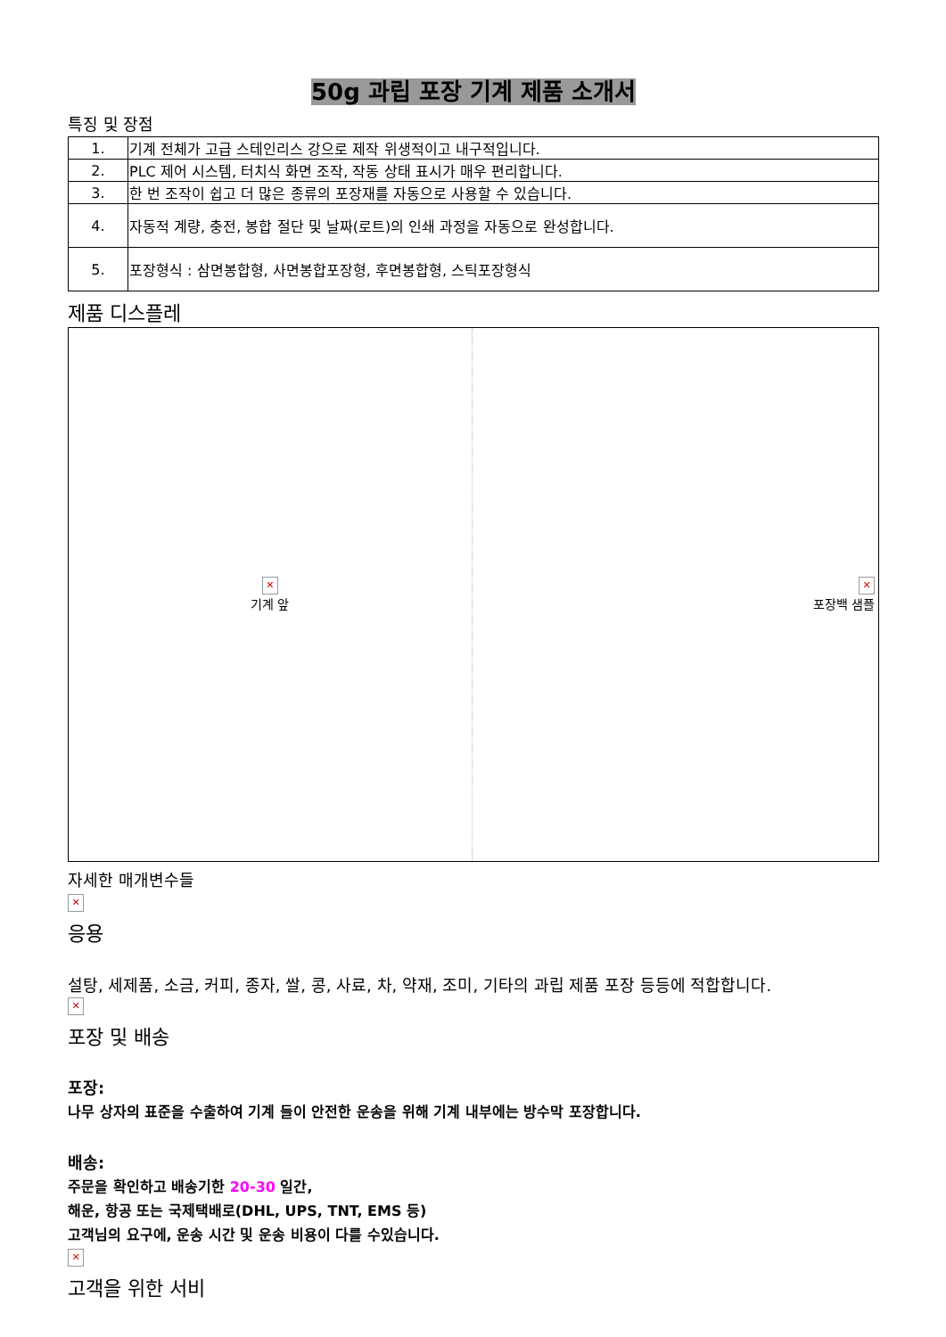50g 과립 포장 기계 제품 소개서
특징 및 장점
| 1. | 기계 전체가 고급 스테인리스 강으로 제작 위생적이고 내구적입니다. |
| 2. | PLC 제어 시스템, 터치식 화면 조작, 작동 상태 표시가 매우 편리합니다. |
| 3. | 한 번 조작이 쉽고 더 많은 종류의 포장재를 자동으로 사용할 수 있습니다. |
| 4. | 자동적 계량, 충전, 봉합 절단 및 날짜(로트)의 인쇄 과정을 자동으로 완성합니다. |
| 5. | 포장형식 : 삼면봉합형, 사면봉합포장형, 후면봉합형, 스틱포장형식 |
제품 디스플레
✕
기계 앞
✕
포장백 샘플
자세한 매개변수들
✕
응용
설탕, 세제품, 소금, 커피, 종자, 쌀, 콩, 사료, 차, 약재, 조미, 기타의 과립 제품 포장 등등에 적합합니다.
✕
포장 및 배송
포장:
나무 상자의 표준을 수출하여 기계 들이 안전한 운송을 위해 기계 내부에는 방수막 포장합니다.
배송:
주문을 확인하고 배송기한 20-30 일간,
해운, 항공 또는 국제택배로(DHL, UPS, TNT, EMS 등)
고객님의 요구에, 운송 시간 및 운송 비용이 다를 수있습니다.
✕
고객을 위한 서비